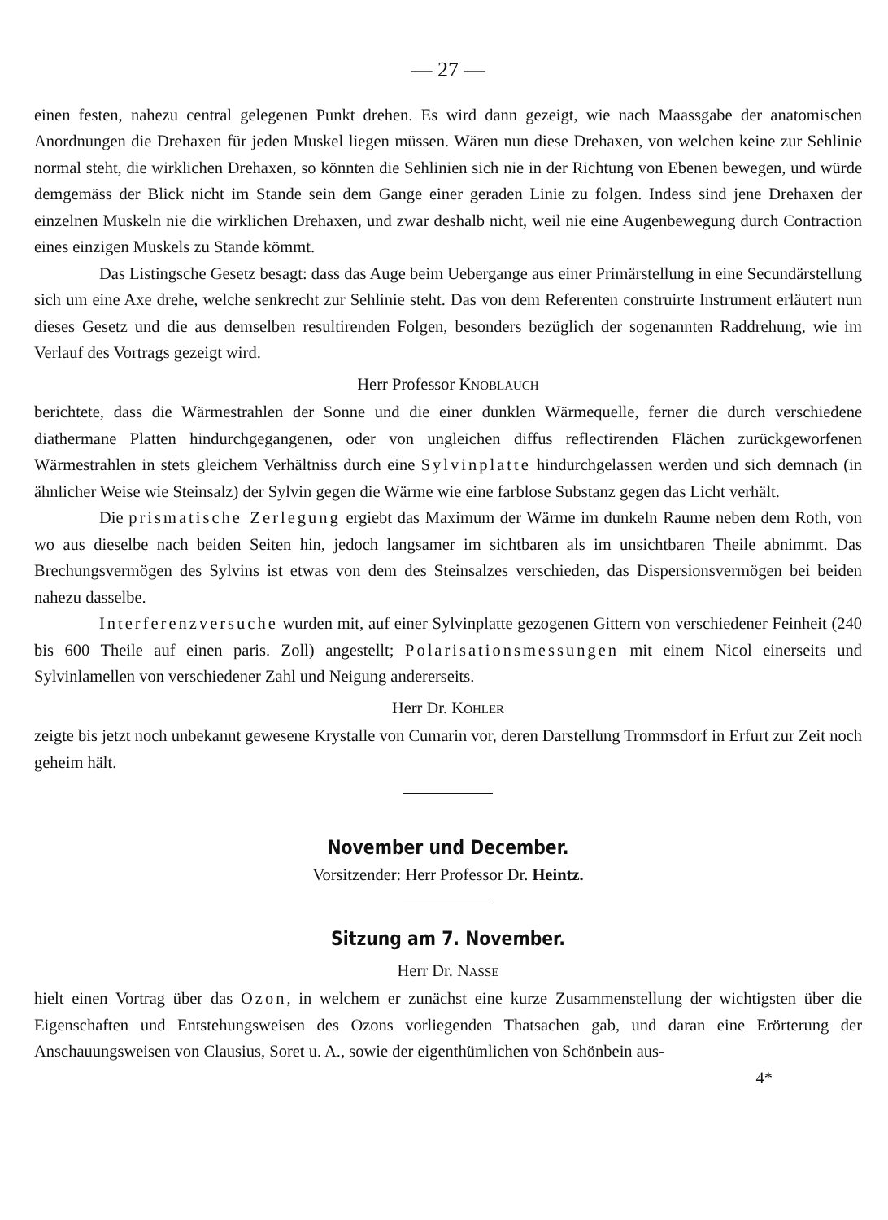— 27 —
einen festen, nahezu central gelegenen Punkt drehen. Es wird dann gezeigt, wie nach Maassgabe der anatomischen Anordnungen die Drehaxen für jeden Muskel liegen müssen. Wären nun diese Drehaxen, von welchen keine zur Sehlinie normal steht, die wirklichen Drehaxen, so könnten die Sehlinien sich nie in der Richtung von Ebenen bewegen, und würde demgemäss der Blick nicht im Stande sein dem Gange einer geraden Linie zu folgen. Indess sind jene Drehaxen der einzelnen Muskeln nie die wirklichen Drehaxen, und zwar deshalb nicht, weil nie eine Augenbewegung durch Contraction eines einzigen Muskels zu Stande kömmt.
Das Listingsche Gesetz besagt: dass das Auge beim Uebergange aus einer Primärstellung in eine Secundärstellung sich um eine Axe drehe, welche senkrecht zur Sehlinie steht. Das von dem Referenten construirte Instrument erläutert nun dieses Gesetz und die aus demselben resultirenden Folgen, besonders bezüglich der sogenannten Raddrehung, wie im Verlauf des Vortrags gezeigt wird.
Herr Professor KNOBLAUCH
berichtete, dass die Wärmestrahlen der Sonne und die einer dunklen Wärmequelle, ferner die durch verschiedene diathermane Platten hindurchgegangenen, oder von ungleichen diffus reflectirenden Flächen zurückgeworfenen Wärmestrahlen in stets gleichem Verhältniss durch eine Sylvinplatte hindurchgelassen werden und sich demnach (in ähnlicher Weise wie Steinsalz) der Sylvin gegen die Wärme wie eine farblose Substanz gegen das Licht verhält.
Die prismatische Zerlegung ergiebt das Maximum der Wärme im dunkeln Raume neben dem Roth, von wo aus dieselbe nach beiden Seiten hin, jedoch langsamer im sichtbaren als im unsichtbaren Theile abnimmt. Das Brechungsvermögen des Sylvins ist etwas von dem des Steinsalzes verschieden, das Dispersionsvermögen bei beiden nahezu dasselbe.
Interferenzversuche wurden mit, auf einer Sylvinplatte gezogenen Gittern von verschiedener Feinheit (240 bis 600 Theile auf einen paris. Zoll) angestellt; Polarisationsmessungen mit einem Nicol einerseits und Sylvinlamellen von verschiedener Zahl und Neigung andererseits.
Herr Dr. KÖHLER
zeigte bis jetzt noch unbekannt gewesene Krystalle von Cumarin vor, deren Darstellung Trommsdorf in Erfurt zur Zeit noch geheim hält.
November und December.
Vorsitzender: Herr Professor Dr. Heintz.
Sitzung am 7. November.
Herr Dr. NASSE
hielt einen Vortrag über das Ozon, in welchem er zunächst eine kurze Zusammenstellung der wichtigsten über die Eigenschaften und Entstehungsweisen des Ozons vorliegenden Thatsachen gab, und daran eine Erörterung der Anschauungsweisen von Clausius, Soret u. A., sowie der eigenthümlichen von Schönbein aus-
4*